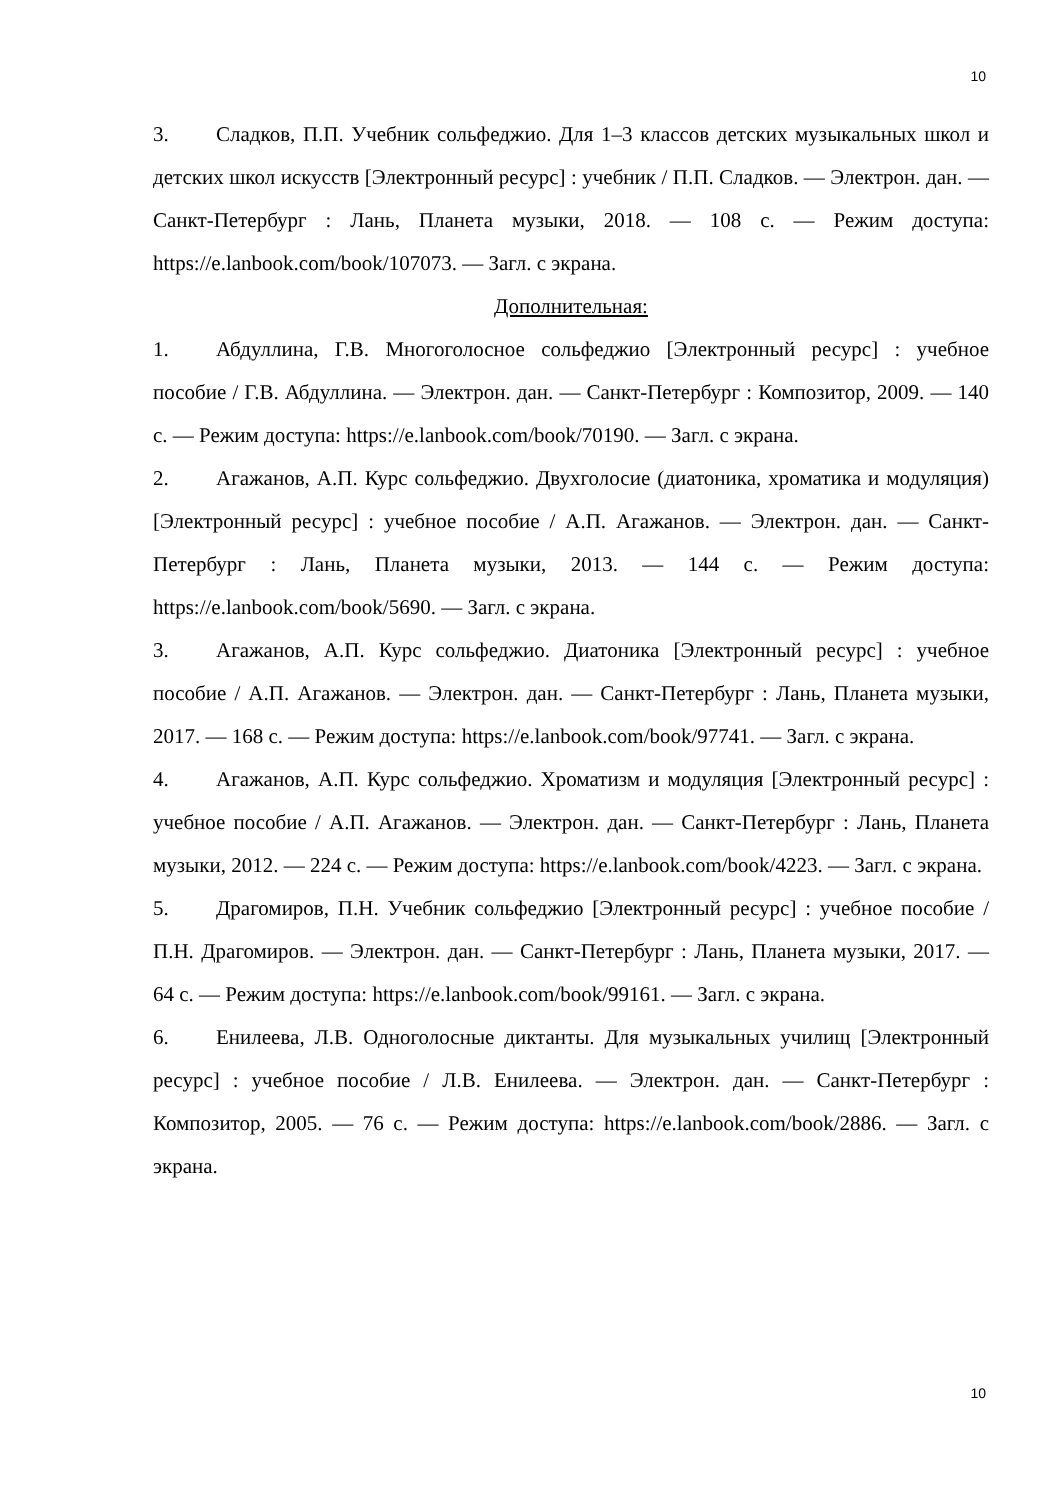10
3. Сладков, П.П. Учебник сольфеджио. Для 1–3 классов детских музыкальных школ и детских школ искусств [Электронный ресурс] : учебник / П.П. Сладков. — Электрон. дан. — Санкт-Петербург : Лань, Планета музыки, 2018. — 108 с. — Режим доступа: https://e.lanbook.com/book/107073. — Загл. с экрана.
Дополнительная:
1. Абдуллина, Г.В. Многоголосное сольфеджио [Электронный ресурс] : учебное пособие / Г.В. Абдуллина. — Электрон. дан. — Санкт-Петербург : Композитор, 2009. — 140 с. — Режим доступа: https://e.lanbook.com/book/70190. — Загл. с экрана.
2. Агажанов, А.П. Курс сольфеджио. Двухголосие (диатоника, хроматика и модуляция) [Электронный ресурс] : учебное пособие / А.П. Агажанов. — Электрон. дан. — Санкт-Петербург : Лань, Планета музыки, 2013. — 144 с. — Режим доступа: https://e.lanbook.com/book/5690. — Загл. с экрана.
3. Агажанов, А.П. Курс сольфеджио. Диатоника [Электронный ресурс] : учебное пособие / А.П. Агажанов. — Электрон. дан. — Санкт-Петербург : Лань, Планета музыки, 2017. — 168 с. — Режим доступа: https://e.lanbook.com/book/97741. — Загл. с экрана.
4. Агажанов, А.П. Курс сольфеджио. Хроматизм и модуляция [Электронный ресурс] : учебное пособие / А.П. Агажанов. — Электрон. дан. — Санкт-Петербург : Лань, Планета музыки, 2012. — 224 с. — Режим доступа: https://e.lanbook.com/book/4223. — Загл. с экрана.
5. Драгомиров, П.Н. Учебник сольфеджио [Электронный ресурс] : учебное пособие / П.Н. Драгомиров. — Электрон. дан. — Санкт-Петербург : Лань, Планета музыки, 2017. — 64 с. — Режим доступа: https://e.lanbook.com/book/99161. — Загл. с экрана.
6. Енилеева, Л.В. Одноголосные диктанты. Для музыкальных училищ [Электронный ресурс] : учебное пособие / Л.В. Енилеева. — Электрон. дан. — Санкт-Петербург : Композитор, 2005. — 76 с. — Режим доступа: https://e.lanbook.com/book/2886. — Загл. с экрана.
10